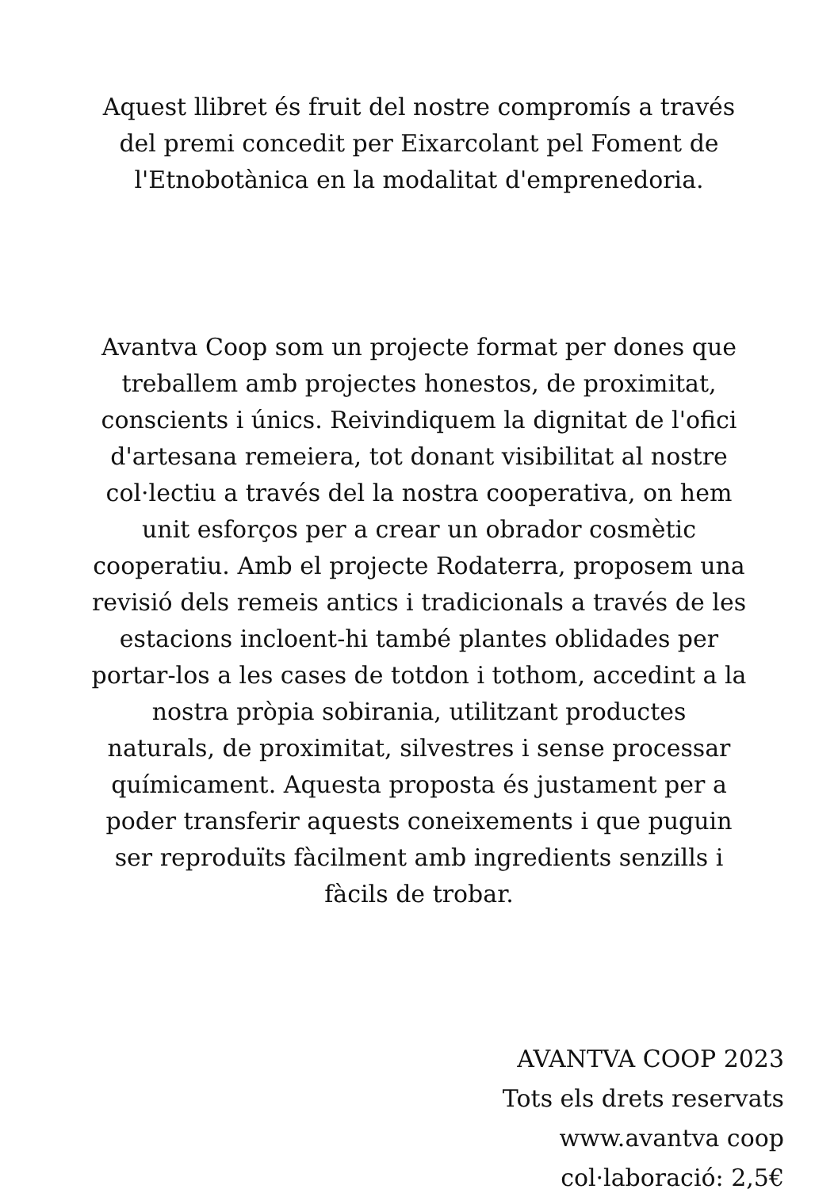Aquest llibret és fruit del nostre compromís a través
del premi concedit per Eixarcolant pel Foment de
l'Etnobotànica en la modalitat d'emprenedoria.
Avantva Coop som un projecte format per dones que
treballem amb projectes honestos, de proximitat,
conscients i únics. Reivindiquem la dignitat de l'ofici
d'artesana remeiera, tot donant visibilitat al nostre
col·lectiu a través del la nostra cooperativa, on hem
unit esforços per a crear un obrador cosmètic
cooperatiu. Amb el projecte Rodaterra, proposem una
revisió dels remeis antics i tradicionals a través de les
estacions incloent-hi també plantes oblidades per
portar-los a les cases de totdon i tothom, accedint a la
nostra pròpia sobirania, utilitzant productes
naturals, de proximitat, silvestres i sense processar
químicament. Aquesta proposta és justament per a
poder transferir aquests coneixements i que puguin
ser reproduïts fàcilment amb ingredients senzills i
fàcils de trobar.
AVANTVA COOP 2023
Tots els drets reservats
www.avantva coop
col·laboració: 2,5€